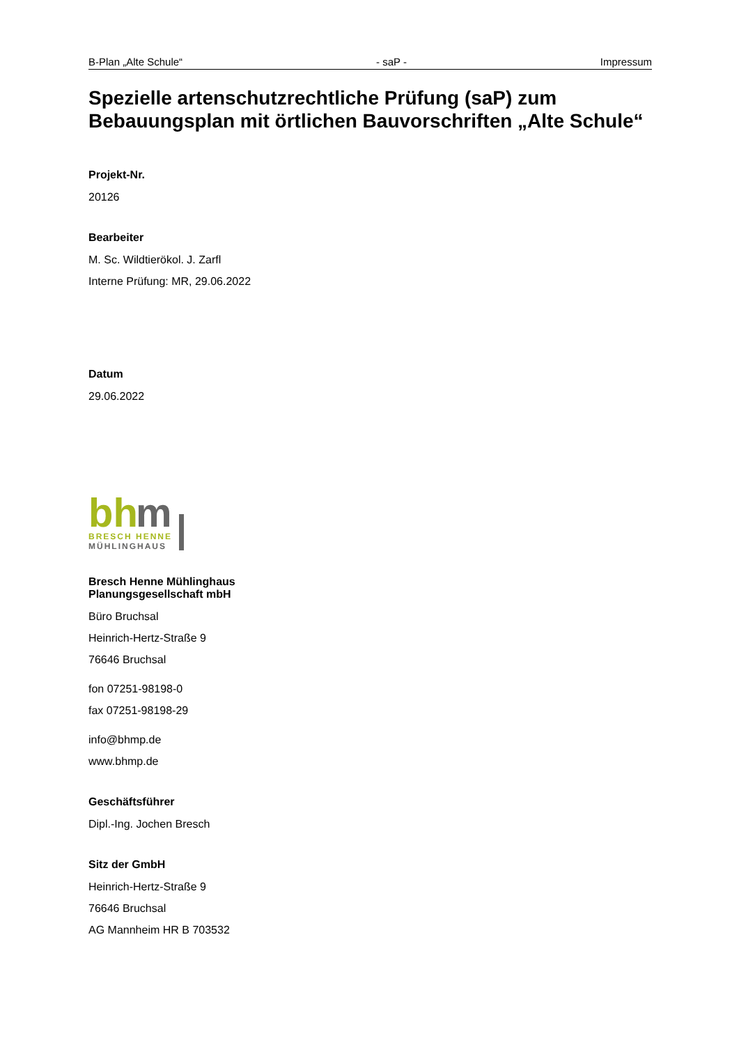B-Plan „Alte Schule“ - saP - Impressum
Spezielle artenschutzrechtliche Prüfung (saP) zum Bebauungsplan mit örtlichen Bauvorschriften „Alte Schule“
Projekt-Nr.
20126
Bearbeiter
M. Sc. Wildtierökol. J. Zarfl
Interne Prüfung: MR, 29.06.2022
Datum
29.06.2022
bh
m
BRESCH HENNE
MÜHLINGHAUS
Bresch Henne Mühlinghaus
Planungsgesellschaft mbH
Büro Bruchsal
Heinrich-Hertz-Straße 9
76646 Bruchsal
fon 07251-98198-0
fax 07251-98198-29
info@bhmp.de
www.bhmp.de
Geschäftsführer
Dipl.-Ing. Jochen Bresch
Sitz der GmbH
Heinrich-Hertz-Straße 9
76646 Bruchsal
AG Mannheim HR B 703532